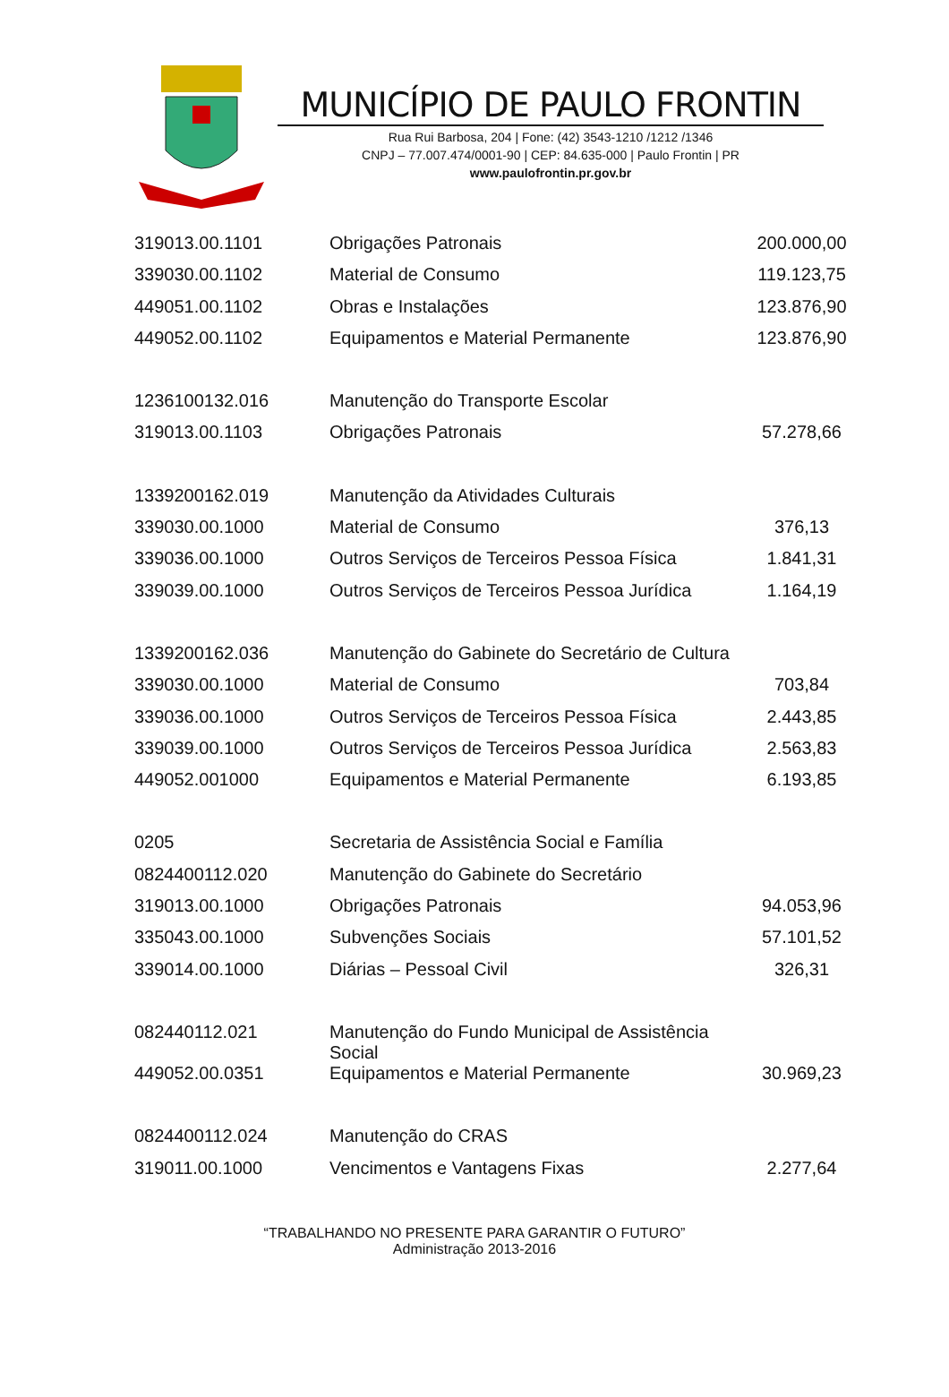MUNICÍPIO DE PAULO FRONTIN
Rua Rui Barbosa, 204 | Fone: (42) 3543-1210 /1212 /1346
CNPJ – 77.007.474/0001-90 | CEP: 84.635-000 | Paulo Frontin | PR
www.paulofrontin.pr.gov.br
| 319013.00.1101 | Obrigações Patronais | 200.000,00 |
| 339030.00.1102 | Material de Consumo | 119.123,75 |
| 449051.00.1102 | Obras e Instalações | 123.876,90 |
| 449052.00.1102 | Equipamentos e Material Permanente | 123.876,90 |
| 1236100132.016 | Manutenção do Transporte Escolar | |
| 319013.00.1103 | Obrigações Patronais | 57.278,66 |
| 1339200162.019 | Manutenção da Atividades Culturais | |
| 339030.00.1000 | Material de Consumo | 376,13 |
| 339036.00.1000 | Outros Serviços de Terceiros Pessoa Física | 1.841,31 |
| 339039.00.1000 | Outros Serviços de Terceiros Pessoa Jurídica | 1.164,19 |
| 1339200162.036 | Manutenção do Gabinete do Secretário de Cultura | |
| 339030.00.1000 | Material de Consumo | 703,84 |
| 339036.00.1000 | Outros Serviços de Terceiros Pessoa Física | 2.443,85 |
| 339039.00.1000 | Outros Serviços de Terceiros Pessoa Jurídica | 2.563,83 |
| 449052.001000 | Equipamentos e Material Permanente | 6.193,85 |
| 0205 | Secretaria de Assistência Social e Família | |
| 0824400112.020 | Manutenção do Gabinete do Secretário | |
| 319013.00.1000 | Obrigações Patronais | 94.053,96 |
| 335043.00.1000 | Subvenções Sociais | 57.101,52 |
| 339014.00.1000 | Diárias – Pessoal Civil | 326,31 |
| 082440112.021 | Manutenção do Fundo Municipal de Assistência Social | |
| 449052.00.0351 | Equipamentos e Material Permanente | 30.969,23 |
| 0824400112.024 | Manutenção do CRAS | |
| 319011.00.1000 | Vencimentos e Vantagens Fixas | 2.277,64 |
“TRABALHANDO NO PRESENTE PARA GARANTIR O FUTURO”
Administração 2013-2016